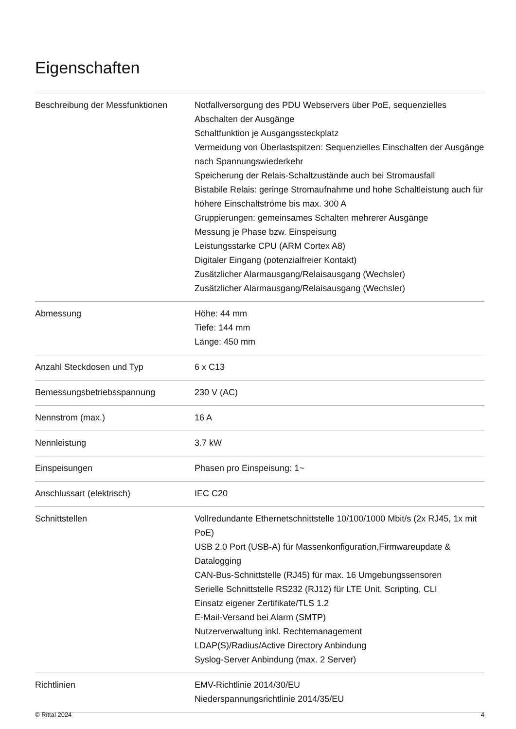Eigenschaften
| Beschreibung der Messfunktionen | Notfallversorgung des PDU Webservers über PoE, sequenzielles Abschalten der Ausgänge Schaltfunktion je Ausgangssteckplatz Vermeidung von Überlastspitzen: Sequenzielles Einschalten der Ausgänge nach Spannungswiederkehr Speicherung der Relais-Schaltzustände auch bei Stromausfall Bistabile Relais: geringe Stromaufnahme und hohe Schaltleistung auch für höhere Einschaltströme bis max. 300 A Gruppierungen: gemeinsames Schalten mehrerer Ausgänge Messung je Phase bzw. Einspeisung Leistungsstarke CPU (ARM Cortex A8) Digitaler Eingang (potenzialfreier Kontakt) Zusätzlicher Alarmausgang/Relaisausgang (Wechsler) Zusätzlicher Alarmausgang/Relaisausgang (Wechsler) |
| Abmessung | Höhe: 44 mm Tiefe: 144 mm Länge: 450 mm |
| Anzahl Steckdosen und Typ | 6 x C13 |
| Bemessungsbetriebsspannung | 230 V (AC) |
| Nennstrom (max.) | 16 A |
| Nennleistung | 3.7 kW |
| Einspeisungen | Phasen pro Einspeisung: 1~ |
| Anschlussart (elektrisch) | IEC C20 |
| Schnittstellen | Vollredundante Ethernetschnittstelle 10/100/1000 Mbit/s (2x RJ45, 1x mit PoE) USB 2.0 Port (USB-A) für Massenkonfiguration,Firmwareupdate & Datalogging CAN-Bus-Schnittstelle (RJ45) für max. 16 Umgebungssensoren Serielle Schnittstelle RS232 (RJ12) für LTE Unit, Scripting, CLI Einsatz eigener Zertifikate/TLS 1.2 E-Mail-Versand bei Alarm (SMTP) Nutzerverwaltung inkl. Rechtemanagement LDAP(S)/Radius/Active Directory Anbindung Syslog-Server Anbindung (max. 2 Server) |
| Richtlinien | EMV-Richtlinie 2014/30/EU Niederspannungsrichtlinie 2014/35/EU |
© Rittal 2024 4